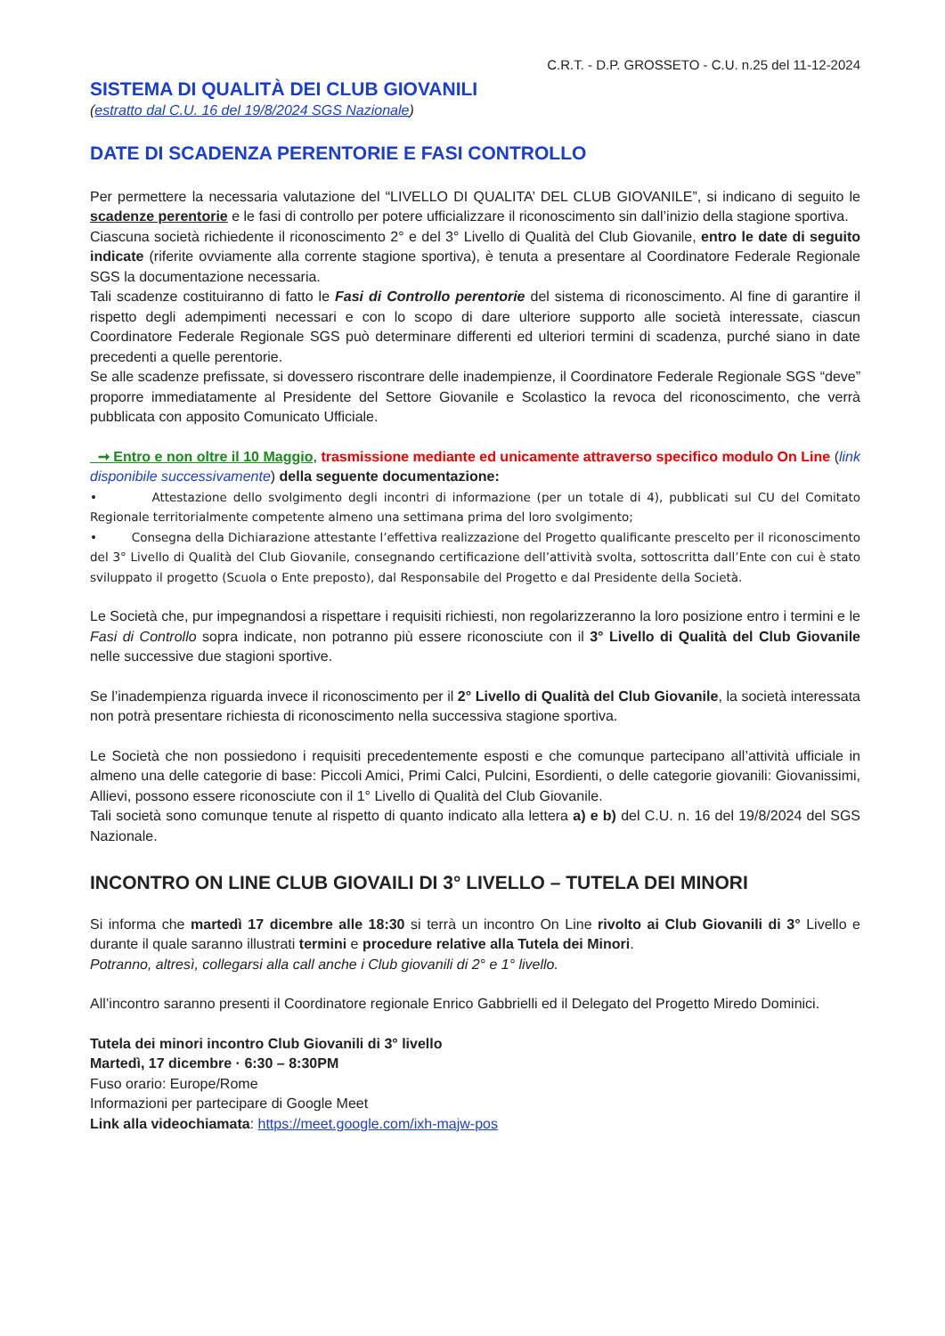C.R.T. - D.P. GROSSETO - C.U. n.25 del 11-12-2024
SISTEMA DI QUALITÀ DEI CLUB GIOVANILI
(estratto dal C.U. 16 del 19/8/2024 SGS Nazionale)
DATE DI SCADENZA PERENTORIE E FASI CONTROLLO
Per permettere la necessaria valutazione del “LIVELLO DI QUALITA’ DEL CLUB GIOVANILE”, si indicano di seguito le scadenze perentorie e le fasi di controllo per potere ufficializzare il riconoscimento sin dall’inizio della stagione sportiva.
Ciascuna società richiedente il riconoscimento 2° e del 3° Livello di Qualità del Club Giovanile, entro le date di seguito indicate (riferite ovviamente alla corrente stagione sportiva), è tenuta a presentare al Coordinatore Federale Regionale SGS la documentazione necessaria.
Tali scadenze costituiranno di fatto le Fasi di Controllo perentorie del sistema di riconoscimento. Al fine di garantire il rispetto degli adempimenti necessari e con lo scopo di dare ulteriore supporto alle società interessate, ciascun Coordinatore Federale Regionale SGS può determinare differenti ed ulteriori termini di scadenza, purché siano in date precedenti a quelle perentorie.
Se alle scadenze prefissate, si dovessero riscontrare delle inadempienze, il Coordinatore Federale Regionale SGS “deve” proporre immediatamente al Presidente del Settore Giovanile e Scolastico la revoca del riconoscimento, che verrà pubblicata con apposito Comunicato Ufficiale.
➞ Entro e non oltre il 10 Maggio, trasmissione mediante ed unicamente attraverso specifico modulo On Line (link disponibile successivamente) della seguente documentazione:
• Attestazione dello svolgimento degli incontri di informazione (per un totale di 4), pubblicati sul CU del Comitato Regionale territorialmente competente almeno una settimana prima del loro svolgimento;
• Consegna della Dichiarazione attestante l’effettiva realizzazione del Progetto qualificante prescelto per il riconoscimento del 3° Livello di Qualità del Club Giovanile, consegnando certificazione dell’attività svolta, sottoscritta dall’Ente con cui è stato sviluppato il progetto (Scuola o Ente preposto), dal Responsabile del Progetto e dal Presidente della Società.
Le Società che, pur impegnandosi a rispettare i requisiti richiesti, non regolarizzeranno la loro posizione entro i termini e le Fasi di Controllo sopra indicate, non potranno più essere riconosciute con il 3° Livello di Qualità del Club Giovanile nelle successive due stagioni sportive.
Se l’inadempienza riguarda invece il riconoscimento per il 2° Livello di Qualità del Club Giovanile, la società interessata non potrà presentare richiesta di riconoscimento nella successiva stagione sportiva.
Le Società che non possiedono i requisiti precedentemente esposti e che comunque partecipano all’attività ufficiale in almeno una delle categorie di base: Piccoli Amici, Primi Calci, Pulcini, Esordienti, o delle categorie giovanili: Giovanissimi, Allievi, possono essere riconosciute con il 1° Livello di Qualità del Club Giovanile.
Tali società sono comunque tenute al rispetto di quanto indicato alla lettera a) e b) del C.U. n. 16 del 19/8/2024 del SGS Nazionale.
INCONTRO ON LINE CLUB GIOVAILI DI 3° LIVELLO – TUTELA DEI MINORI
Si informa che martedì 17 dicembre alle 18:30 si terrà un incontro On Line rivolto ai Club Giovanili di 3° Livello e durante il quale saranno illustrati termini e procedure relative alla Tutela dei Minori.
Potranno, altresì, collegarsi alla call anche i Club giovanili di 2° e 1° livello.
All’incontro saranno presenti il Coordinatore regionale Enrico Gabbrielli ed il Delegato del Progetto Miredo Dominici.
Tutela dei minori incontro Club Giovanili di 3° livello
Martedì, 17 dicembre · 6:30 – 8:30PM
Fuso orario: Europe/Rome
Informazioni per partecipare di Google Meet
Link alla videochiamata: https://meet.google.com/ixh-majw-pos